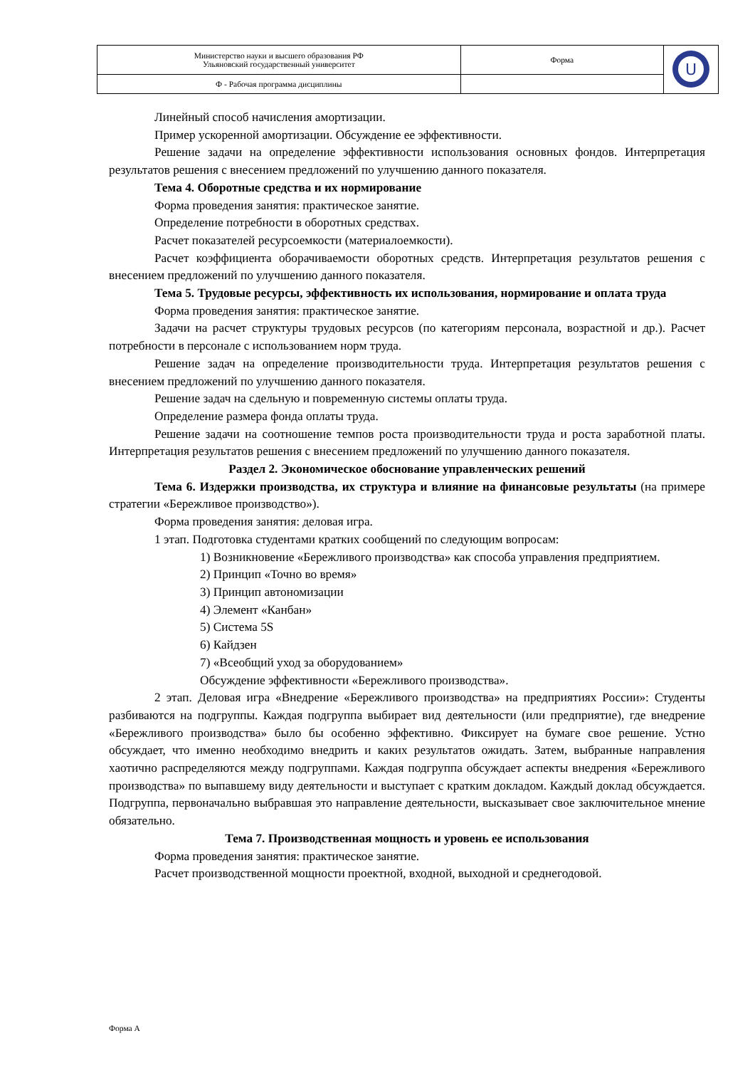| Министерство науки и высшего образования РФ Ульяновский государственный университет | Форма | U |
| Ф - Рабочая программа дисциплины | | |
Линейный способ начисления амортизации.
Пример ускоренной амортизации. Обсуждение ее эффективности.
Решение задачи на определение эффективности использования основных фондов. Интерпретация результатов решения с внесением предложений по улучшению данного показателя.
Тема 4. Оборотные средства и их нормирование
Форма проведения занятия: практическое занятие.
Определение потребности в оборотных средствах.
Расчет показателей ресурсоемкости (материалоемкости).
Расчет коэффициента оборачиваемости оборотных средств. Интерпретация результатов решения с внесением предложений по улучшению данного показателя.
Тема 5. Трудовые ресурсы, эффективность их использования, нормирование и оплата труда
Форма проведения занятия: практическое занятие.
Задачи на расчет структуры трудовых ресурсов (по категориям персонала, возрастной и др.). Расчет потребности в персонале с использованием норм труда.
Решение задач на определение производительности труда. Интерпретация результатов решения с внесением предложений по улучшению данного показателя.
Решение задач на сдельную и повременную системы оплаты труда.
Определение размера фонда оплаты труда.
Решение задачи на соотношение темпов роста производительности труда и роста заработной платы. Интерпретация результатов решения с внесением предложений по улучшению данного показателя.
Раздел 2. Экономическое обоснование управленческих решений
Тема 6. Издержки производства, их структура и влияние на финансовые результаты (на примере стратегии «Бережливое производство»).
Форма проведения занятия: деловая игра.
1 этап. Подготовка студентами кратких сообщений по следующим вопросам:
1) Возникновение «Бережливого производства» как способа управления предприятием.
2) Принцип «Точно во время»
3) Принцип автономизации
4) Элемент «Канбан»
5) Система 5S
6) Кайдзен
7) «Всеобщий уход за оборудованием»
Обсуждение эффективности «Бережливого производства».
2 этап. Деловая игра «Внедрение «Бережливого производства» на предприятиях России»: Студенты разбиваются на подгруппы. Каждая подгруппа выбирает вид деятельности (или предприятие), где внедрение «Бережливого производства» было бы особенно эффективно. Фиксирует на бумаге свое решение. Устно обсуждает, что именно необходимо внедрить и каких результатов ожидать. Затем, выбранные направления хаотично распределяются между подгруппами. Каждая подгруппа обсуждает аспекты внедрения «Бережливого производства» по выпавшему виду деятельности и выступает с кратким докладом. Каждый доклад обсуждается. Подгруппа, первоначально выбравшая это направление деятельности, высказывает свое заключительное мнение обязательно.
Тема 7. Производственная мощность и уровень ее использования
Форма проведения занятия: практическое занятие.
Расчет производственной мощности проектной, входной, выходной и среднегодовой.
Форма А